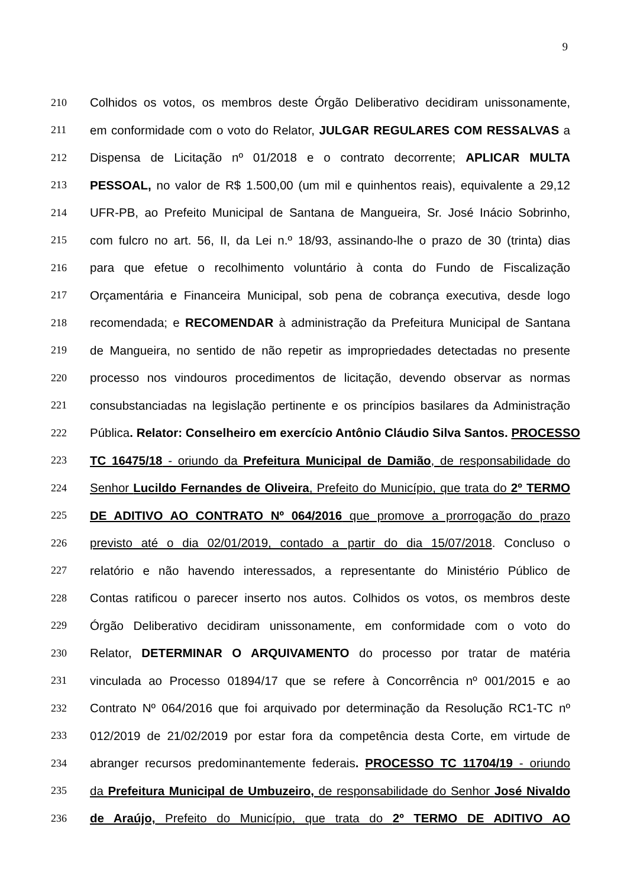9
210 Colhidos os votos, os membros deste Órgão Deliberativo decidiram unissonamente,
211 em conformidade com o voto do Relator, JULGAR REGULARES COM RESSALVAS a
212 Dispensa de Licitação nº 01/2018 e o contrato decorrente; APLICAR MULTA
213 PESSOAL, no valor de R$ 1.500,00 (um mil e quinhentos reais), equivalente a 29,12
214 UFR-PB, ao Prefeito Municipal de Santana de Mangueira, Sr. José Inácio Sobrinho,
215 com fulcro no art. 56, II, da Lei n.º 18/93, assinando-lhe o prazo de 30 (trinta) dias
216 para que efetue o recolhimento voluntário à conta do Fundo de Fiscalização
217 Orçamentária e Financeira Municipal, sob pena de cobrança executiva, desde logo
218 recomendada; e RECOMENDAR à administração da Prefeitura Municipal de Santana
219 de Mangueira, no sentido de não repetir as impropriedades detectadas no presente
220 processo nos vindouros procedimentos de licitação, devendo observar as normas
221 consubstanciadas na legislação pertinente e os princípios basilares da Administração
222 Pública. Relator: Conselheiro em exercício Antônio Cláudio Silva Santos. PROCESSO
223 TC 16475/18 - oriundo da Prefeitura Municipal de Damião, de responsabilidade do
224 Senhor Lucildo Fernandes de Oliveira, Prefeito do Município, que trata do 2º TERMO
225 DE ADITIVO AO CONTRATO Nº 064/2016 que promove a prorrogação do prazo
226 previsto até o dia 02/01/2019, contado a partir do dia 15/07/2018. Concluso o
227 relatório e não havendo interessados, a representante do Ministério Público de
228 Contas ratificou o parecer inserto nos autos. Colhidos os votos, os membros deste
229 Órgão Deliberativo decidiram unissonamente, em conformidade com o voto do
230 Relator, DETERMINAR O ARQUIVAMENTO do processo por tratar de matéria
231 vinculada ao Processo 01894/17 que se refere à Concorrência nº 001/2015 e ao
232 Contrato Nº 064/2016 que foi arquivado por determinação da Resolução RC1-TC nº
233 012/2019 de 21/02/2019 por estar fora da competência desta Corte, em virtude de
234 abranger recursos predominantemente federais. PROCESSO TC 11704/19 - oriundo
235 da Prefeitura Municipal de Umbuzeiro, de responsabilidade do Senhor José Nivaldo
236 de Araújo, Prefeito do Município, que trata do 2º TERMO DE ADITIVO AO